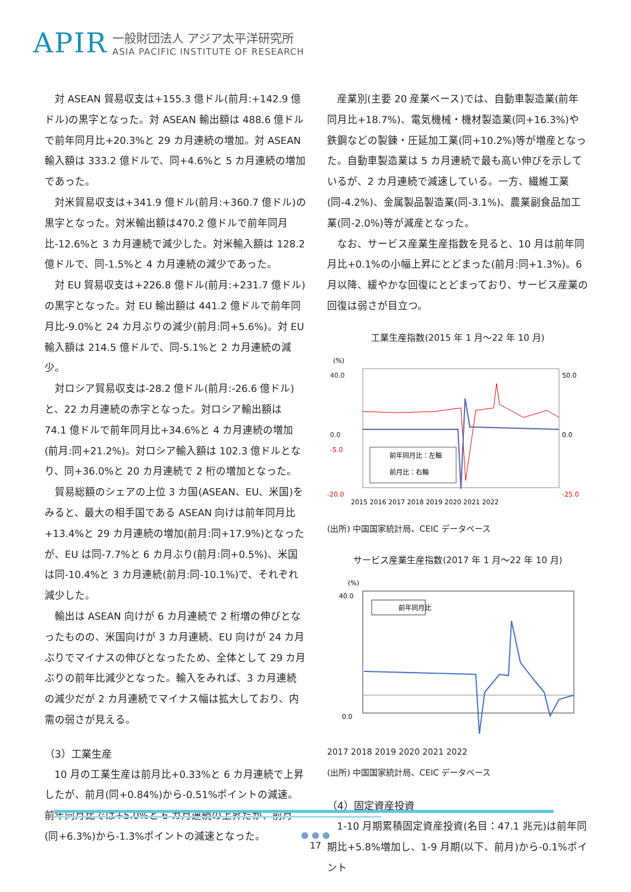APIR
一般財団法人 アジア太平洋研究所
ASIA PACIFIC INSTITUTE OF RESEARCH
対 ASEAN 貿易収支は+155.3 億ドル(前月:+142.9 億ドル)の黒字となった。対 ASEAN 輸出額は 488.6 億ドルで前年同月比+20.3%と 29 カ月連続の増加。対 ASEAN 輸入額は 333.2 億ドルで、同+4.6%と 5 カ月連続の増加であった。
対米貿易収支は+341.9 億ドル(前月:+360.7 億ドル)の黒字となった。対米輸出額は470.2 億ドルで前年同月比-12.6%と 3 カ月連続で減少した。対米輸入額は 128.2 億ドルで、同-1.5%と 4 カ月連続の減少であった。
対 EU 貿易収支は+226.8 億ドル(前月:+231.7 億ドル)の黒字となった。対 EU 輸出額は 441.2 億ドルで前年同月比-9.0%と 24 カ月ぶりの減少(前月:同+5.6%)。対 EU 輸入額は 214.5 億ドルで、同-5.1%と 2 カ月連続の減少。
対ロシア貿易収支は-28.2 億ドル(前月:-26.6 億ドル)と、22 カ月連続の赤字となった。対ロシア輸出額は 74.1 億ドルで前年同月比+34.6%と 4 カ月連続の増加(前月:同+21.2%)。対ロシア輸入額は 102.3 億ドルとなり、同+36.0%と 20 カ月連続で 2 桁の増加となった。
貿易総額のシェアの上位 3 カ国(ASEAN、EU、米国)をみると、最大の相手国である ASEAN 向けは前年同月比+13.4%と 29 カ月連続の増加(前月:同+17.9%)となったが、EU は同-7.7%と 6 カ月ぶり(前月:同+0.5%)、米国は同-10.4%と 3 カ月連続(前月:同-10.1%)で、それぞれ減少した。
輸出は ASEAN 向けが 6 カ月連続で 2 桁増の伸びとなったものの、米国向けが 3 カ月連続、EU 向けが 24 カ月ぶりでマイナスの伸びとなったため、全体として 29 カ月ぶりの前年比減少となった。輸入をみれば、3 カ月連続の減少だが 2 カ月連続でマイナス幅は拡大しており、内需の弱さが見える。
（3）工業生産
10 月の工業生産は前月比+0.33%と 6 カ月連続で上昇したが、前月(同+0.84%)から-0.51%ポイントの減速。前年同月比では+5.0%と 6 カ月連続の上昇だが、前月(同+6.3%)から-1.3%ポイントの減速となった。
産業別(主要 20 産業ベース)では、自動車製造業(前年同月比+18.7%)、電気機械・機材製造業(同+16.3%)や鉄鋼などの製錬・圧延加工業(同+10.2%)等が増産となった。自動車製造業は 5 カ月連続で最も高い伸びを示しているが、2 カ月連続で減速している。一方、繊維工業(同-4.2%)、金属製品製造業(同-3.1%)、農業副食品加工業(同-2.0%)等が減産となった。
なお、サービス産業生産指数を見ると、10 月は前年同月比+0.1%の小幅上昇にとどまった(前月:同+1.3%)。6 月以降、緩やかな回復にとどまっており、サービス産業の回復は弱さが目立つ。
工業生産指数(2015 年 1 月～22 年 10 月)
(%)
40.0
0.0
-5.0
-20.0
-25.0
50.0
0.0
前年同月比：左軸
前月比：右軸
2015 2016 2017 2018 2019 2020 2021 2022
(出所) 中国国家統計局、CEIC データベース
サービス産業生産指数(2017 年 1 月～22 年 10 月)
(%)
40.0
0.0
前年同月比
2017 2018 2019 2020 2021 2022
(出所) 中国国家統計局、CEIC データベース
（4）固定資産投資
1-10 月期累積固定資産投資(名目：47.1 兆元)は前年同期比+5.8%増加し、1-9 月期(以下、前月)から-0.1%ポイント
● ● ●
17